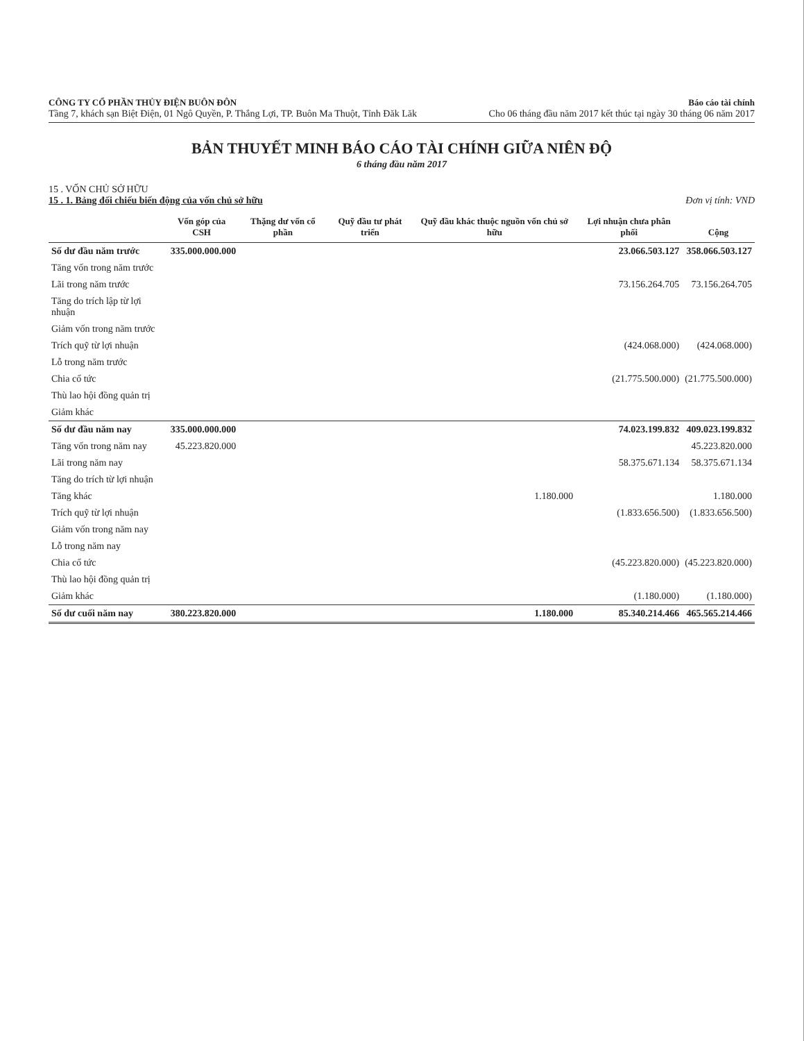CÔNG TY CỔ PHẦN THỦY ĐIỆN BUÔN ĐÔN
Tầng 7, khách sạn Biệt Điện, 01 Ngô Quyền, P. Thắng Lợi, TP. Buôn Ma Thuột, Tỉnh Đăk Lăk
Báo cáo tài chính
Cho 06 tháng đầu năm 2017 kết thúc tại ngày 30 tháng 06 năm 2017
BẢN THUYẾT MINH BÁO CÁO TÀI CHÍNH GIỮA NIÊN ĐỘ
6 tháng đầu năm 2017
15 . VỐN CHỦ SỞ HỮU
15 . 1. Bảng đối chiếu biến động của vốn chủ sở hữu Đơn vị tính: VND
| | Vốn góp của CSH | Thặng dư vốn cổ phần | Quỹ đầu tư phát triển | Quỹ đầu khác thuộc nguồn vốn chủ sở hữu | Lợi nhuận chưa phân phối | Cộng |
| --- | --- | --- | --- | --- | --- | --- |
| Số dư đầu năm trước | 335.000.000.000 | | | | 23.066.503.127 | 358.066.503.127 |
| Tăng vốn trong năm trước | | | | | | |
| Lãi trong năm trước | | | | | 73.156.264.705 | 73.156.264.705 |
| Tăng do trích lập từ lợi nhuận | | | | | | |
| Giảm vốn trong năm trước | | | | | | |
| Trích quỹ từ lợi nhuận | | | | | (424.068.000) | (424.068.000) |
| Lỗ trong năm trước | | | | | | |
| Chia cổ tức | | | | | (21.775.500.000) | (21.775.500.000) |
| Thù lao hội đồng quản trị | | | | | | |
| Giảm khác | | | | | | |
| Số dư đầu năm nay | 335.000.000.000 | | | | 74.023.199.832 | 409.023.199.832 |
| Tăng vốn trong năm nay | 45.223.820.000 | | | | | 45.223.820.000 |
| Lãi trong năm nay | | | | | 58.375.671.134 | 58.375.671.134 |
| Tăng do trích từ lợi nhuận | | | | | | |
| Tăng khác | | | | 1.180.000 | | 1.180.000 |
| Trích quỹ từ lợi nhuận | | | | | (1.833.656.500) | (1.833.656.500) |
| Giảm vốn trong năm nay | | | | | | |
| Lỗ trong năm nay | | | | | | |
| Chia cổ tức | | | | | (45.223.820.000) | (45.223.820.000) |
| Thù lao hội đồng quản trị | | | | | | |
| Giảm khác | | | | | (1.180.000) | (1.180.000) |
| Số dư cuối năm nay | 380.223.820.000 | | | 1.180.000 | 85.340.214.466 | 465.565.214.466 |